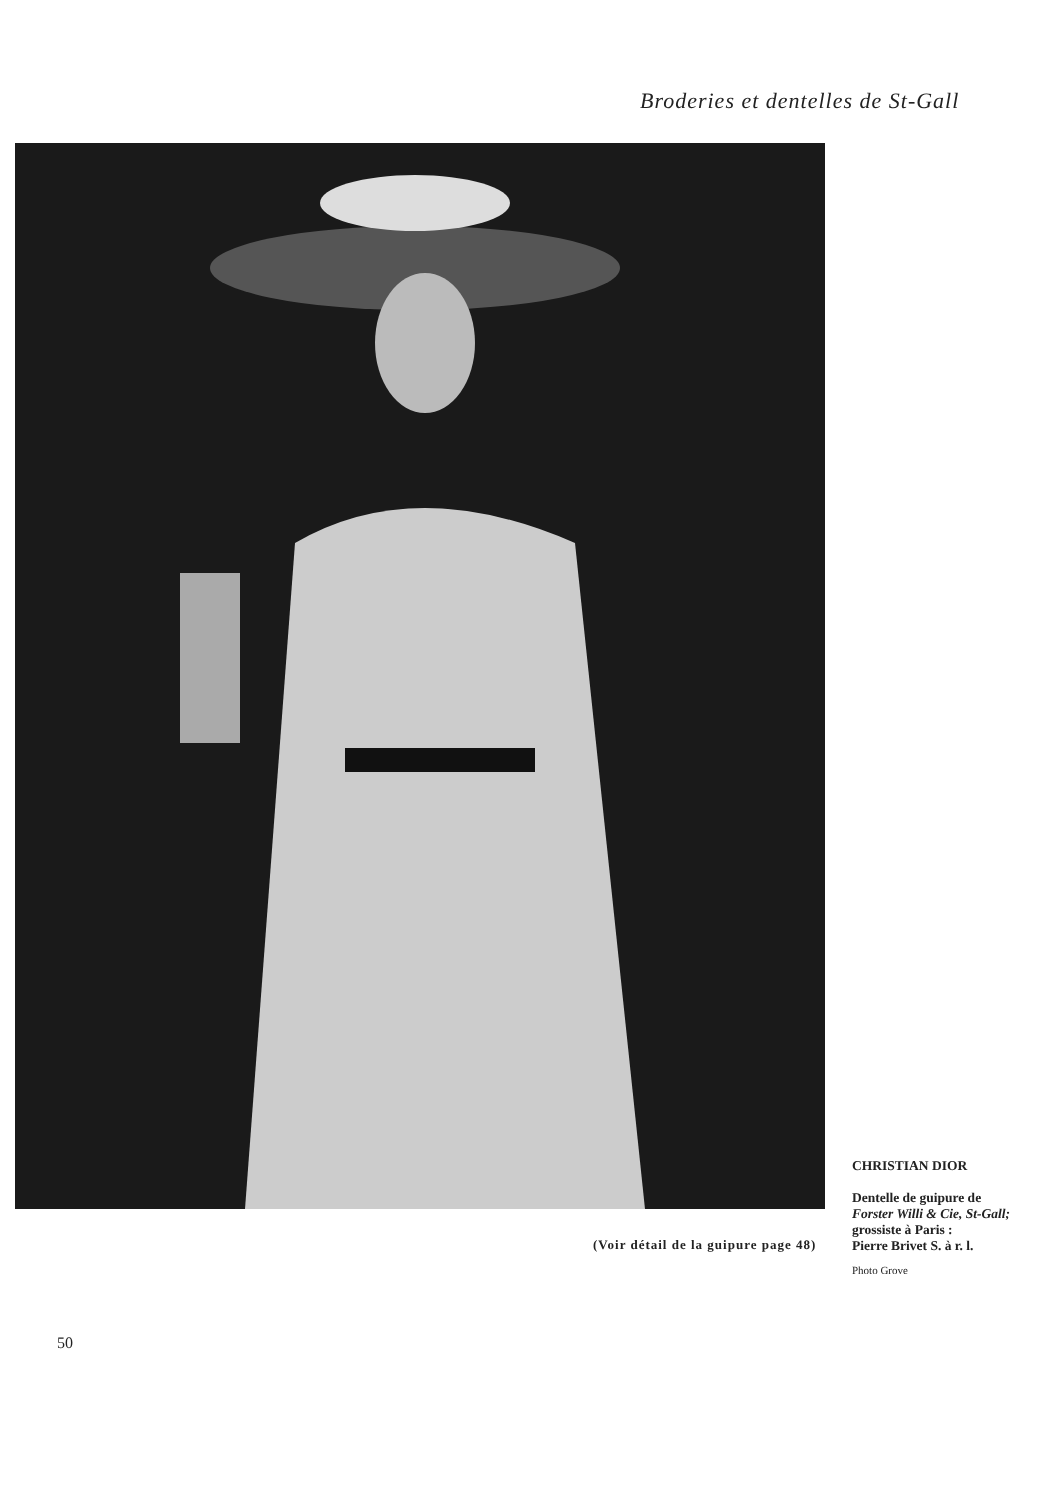Broderies et dentelles de St-Gall
CHRISTIAN DIOR
Dentelle de guipure de
Forster Willi & Cie, St-Gall;
grossiste à Paris :
Pierre Brivet S. à r. l.
Photo Grove
(Voir détail de la guipure page 48)
50